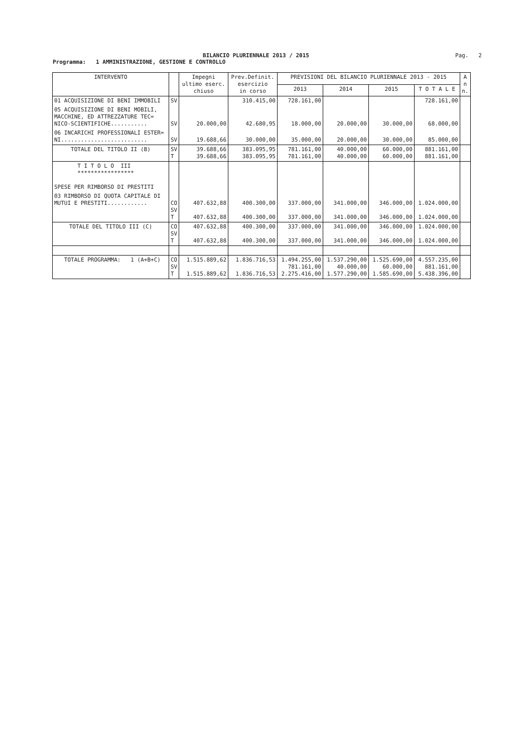BILANCIO PLURIENNALE 2013 / 2015
Pag. 2
Programma: 1 AMMINISTRAZIONE, GESTIONE E CONTROLLO
| INTERVENTO | | Impegni ultimo eserc. chiuso | Prev.Definit. esercizio in corso | PREVISIONI DEL BILANCIO PLURIENNALE 2013 - 2015 | | | | A n n. |
| --- | --- | --- | --- | --- | --- | --- | --- | --- |
| | | | | 2013 | 2014 | 2015 | T O T A L E | |
| 01 ACQUISIZIONE DI BENI IMMOBILI | SV | | 310.415,00 | 728.161,00 | | | 728.161,00 | |
| 05 ACQUISIZIONE DI BENI MOBILI, MACCHINE, ED ATTREZZATURE TEC= NICO-SCIENTIFICHE........... | SV | 20.000,00 | 42.680,95 | 18.000,00 | 20.000,00 | 30.000,00 | 68.000,00 | |
| 06 INCARICHI PROFESSIONALI ESTER= NI.......................... | SV | 19.688,66 | 30.000,00 | 35.000,00 | 20.000,00 | 30.000,00 | 85.000,00 | |
| TOTALE DEL TITOLO II (B) | SV T | 39.688,66 39.688,66 | 383.095,95 383.095,95 | 781.161,00 781.161,00 | 40.000,00 40.000,00 | 60.000,00 60.000,00 | 881.161,00 881.161,00 | |
| T I T O L O III ***************** SPESE PER RIMBORSO DI PRESTITI | | | | | | | | |
| 03 RIMBORSO DI QUOTA CAPITALE DI MUTUI E PRESTITI............ | CO SV T | 407.632,88 407.632,88 | 400.300,00 400.300,00 | 337.000,00 337.000,00 | 341.000,00 341.000,00 | 346.000,00 346.000,00 | 1.024.000,00 1.024.000,00 | |
| TOTALE DEL TITOLO III (C) | CO SV T | 407.632,88 407.632,88 | 400.300,00 400.300,00 | 337.000,00 337.000,00 | 341.000,00 341.000,00 | 346.000,00 346.000,00 | 1.024.000,00 1.024.000,00 | |
| TOTALE PROGRAMMA: 1 (A+B+C) | CO SV T | 1.515.889,62 1.515.889,62 | 1.836.716,53 1.836.716,53 | 1.494.255,00 781.161,00 2.275.416,00 | 1.537.290,00 40.000,00 1.577.290,00 | 1.525.690,00 60.000,00 1.585.690,00 | 4.557.235,00 881.161,00 5.438.396,00 | |